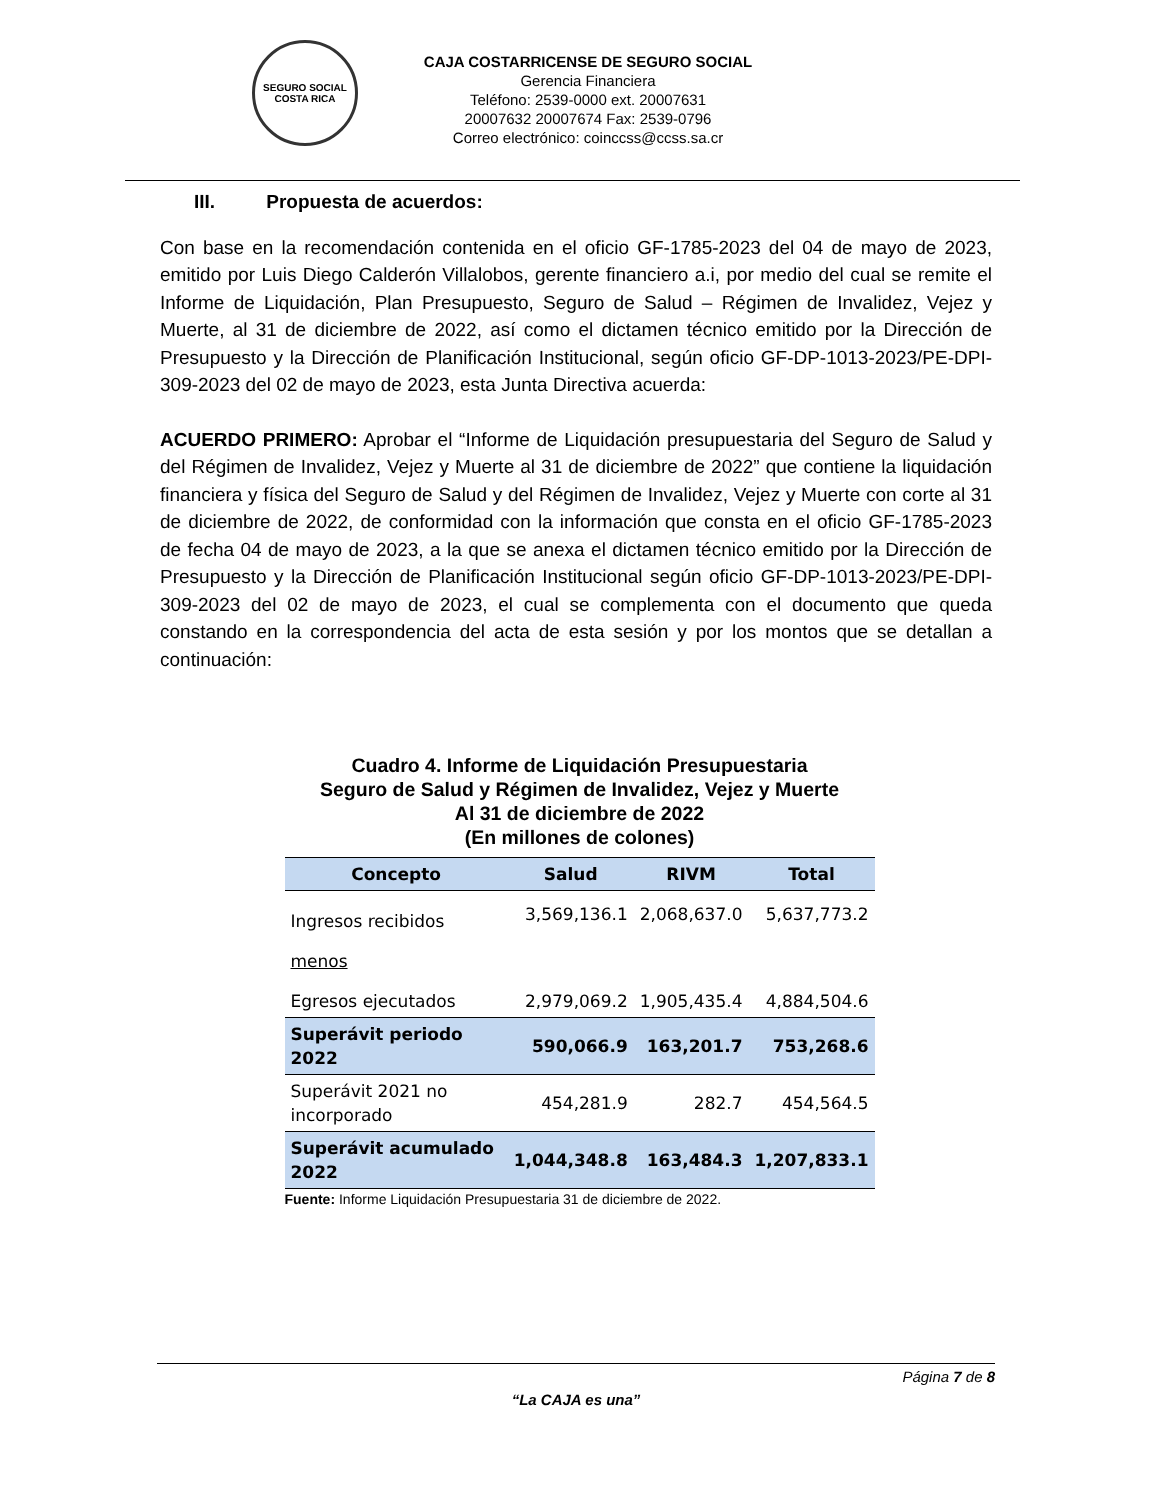SEGURO SOCIAL
COSTA RICA
CAJA COSTARRICENSE DE SEGURO SOCIAL
Gerencia Financiera
Teléfono: 2539-0000 ext. 20007631
20007632 20007674 Fax: 2539-0796
Correo electrónico: coinccss@ccss.sa.cr
III. Propuesta de acuerdos:
Con base en la recomendación contenida en el oficio GF-1785-2023 del 04 de mayo de 2023, emitido por Luis Diego Calderón Villalobos, gerente financiero a.i, por medio del cual se remite el Informe de Liquidación, Plan Presupuesto, Seguro de Salud – Régimen de Invalidez, Vejez y Muerte, al 31 de diciembre de 2022, así como el dictamen técnico emitido por la Dirección de Presupuesto y la Dirección de Planificación Institucional, según oficio GF-DP-1013-2023/PE-DPI-309-2023 del 02 de mayo de 2023, esta Junta Directiva acuerda:
ACUERDO PRIMERO: Aprobar el “Informe de Liquidación presupuestaria del Seguro de Salud y del Régimen de Invalidez, Vejez y Muerte al 31 de diciembre de 2022” que contiene la liquidación financiera y física del Seguro de Salud y del Régimen de Invalidez, Vejez y Muerte con corte al 31 de diciembre de 2022, de conformidad con la información que consta en el oficio GF-1785-2023 de fecha 04 de mayo de 2023, a la que se anexa el dictamen técnico emitido por la Dirección de Presupuesto y la Dirección de Planificación Institucional según oficio GF-DP-1013-2023/PE-DPI-309-2023 del 02 de mayo de 2023, el cual se complementa con el documento que queda constando en la correspondencia del acta de esta sesión y por los montos que se detallan a continuación:
Cuadro 4. Informe de Liquidación Presupuestaria
Seguro de Salud y Régimen de Invalidez, Vejez y Muerte
Al 31 de diciembre de 2022
(En millones de colones)
| Concepto | Salud | RIVM | Total |
| --- | --- | --- | --- |
| Ingresos recibidos | 3,569,136.1 | 2,068,637.0 | 5,637,773.2 |
| menos | | | |
| Egresos ejecutados | 2,979,069.2 | 1,905,435.4 | 4,884,504.6 |
| Superávit periodo 2022 | 590,066.9 | 163,201.7 | 753,268.6 |
| Superávit 2021 no incorporado | 454,281.9 | 282.7 | 454,564.5 |
| Superávit acumulado 2022 | 1,044,348.8 | 163,484.3 | 1,207,833.1 |
Fuente: Informe Liquidación Presupuestaria 31 de diciembre de 2022.
Página 7 de 8
“La CAJA es una”